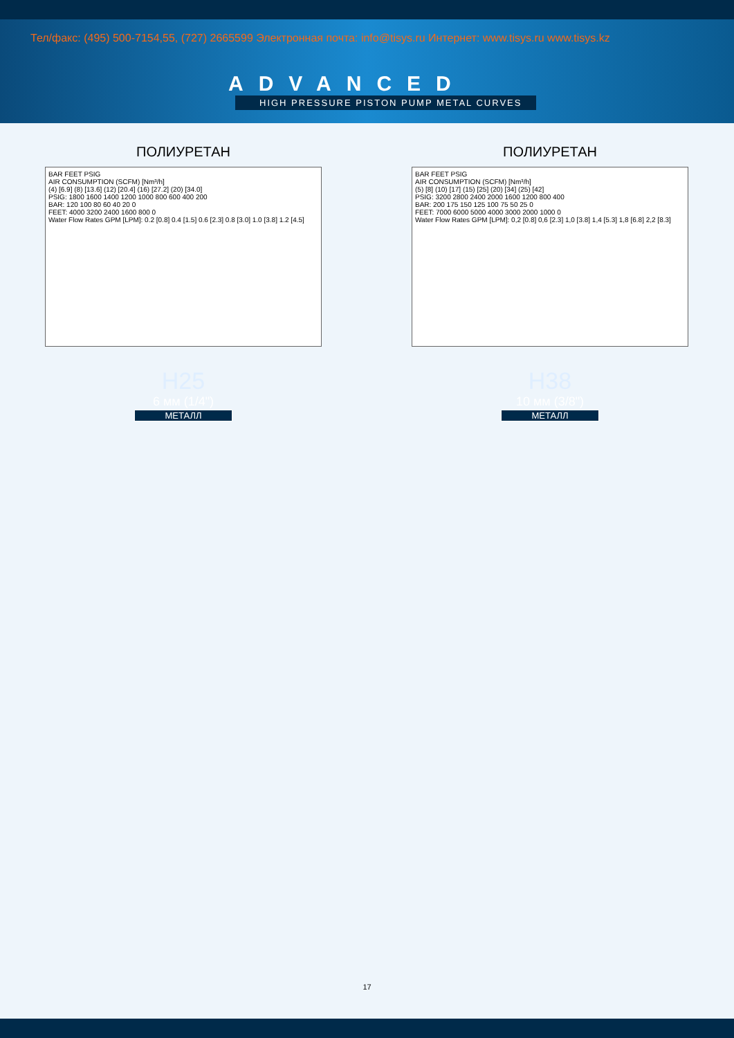Тел/факс: (495) 500-7154,55, (727) 2665599 Электронная почта: info@tisys.ru Интернет: www.tisys.ru www.tisys.kz
ADVANCED
HIGH PRESSURE PISTON PUMP METAL CURVES
ПОЛИУРЕТАН
BAR FEET PSIG
AIR CONSUMPTION (SCFM) [Nm³/h]
(4) [6.9] (8) [13.6] (12) [20.4] (16) [27.2] (20) [34.0]
PSIG: 1800 1600 1400 1200 1000 800 600 400 200
BAR: 120 100 80 60 40 20 0
FEET: 4000 3200 2400 1600 800 0
Water Flow Rates GPM [LPM]: 0.2 [0.8] 0.4 [1.5] 0.6 [2.3] 0.8 [3.0] 1.0 [3.8] 1.2 [4.5]
H25
6 мм (1/4")
МЕТАЛЛ
ПОЛИУРЕТАН
BAR FEET PSIG
AIR CONSUMPTION (SCFM) [Nm³/h]
(5) [8] (10) [17] (15) [25] (20) [34] (25) [42]
PSIG: 3200 2800 2400 2000 1600 1200 800 400
BAR: 200 175 150 125 100 75 50 25 0
FEET: 7000 6000 5000 4000 3000 2000 1000 0
Water Flow Rates GPM [LPM]: 0,2 [0.8] 0,6 [2.3] 1,0 [3.8] 1,4 [5.3] 1,8 [6.8] 2,2 [8.3]
H38
10 мм (3/8")
МЕТАЛЛ
17